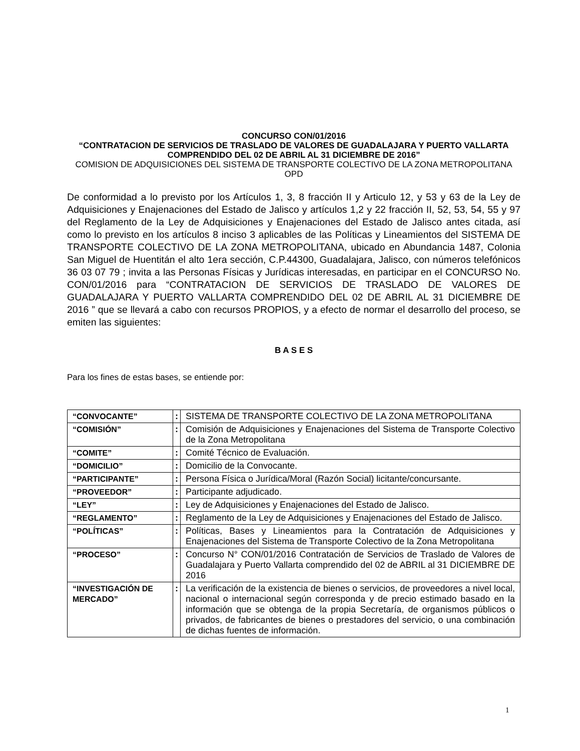CONCURSO CON/01/2016
“CONTRATACION DE SERVICIOS DE TRASLADO DE VALORES DE GUADALAJARA Y PUERTO VALLARTA COMPRENDIDO DEL 02 DE ABRIL AL 31 DICIEMBRE DE 2016”
COMISION DE ADQUISICIONES DEL SISTEMA DE TRANSPORTE COLECTIVO DE LA ZONA METROPOLITANA OPD
De conformidad a lo previsto por los Artículos 1, 3, 8 fracción II y Articulo 12, y 53 y 63 de la Ley de Adquisiciones y Enajenaciones del Estado de Jalisco y artículos 1,2 y 22 fracción II, 52, 53, 54, 55 y 97 del Reglamento de la Ley de Adquisiciones y Enajenaciones del Estado de Jalisco antes citada, así como lo previsto en los artículos 8 inciso 3 aplicables de las Políticas y Lineamientos del SISTEMA DE TRANSPORTE COLECTIVO DE LA ZONA METROPOLITANA, ubicado en Abundancia 1487, Colonia San Miguel de Huentitán el alto 1era sección, C.P.44300, Guadalajara, Jalisco, con números telefónicos 36 03 07 79 ; invita a las Personas Físicas y Jurídicas interesadas, en participar en el CONCURSO No. CON/01/2016 para “CONTRATACION DE SERVICIOS DE TRASLADO DE VALORES DE GUADALAJARA Y PUERTO VALLARTA COMPRENDIDO DEL 02 DE ABRIL AL 31 DICIEMBRE DE 2016 ” que se llevará a cabo con recursos PROPIOS, y a efecto de normar el desarrollo del proceso, se emiten las siguientes:
B A S E S
Para los fines de estas bases, se entiende por:
| “CONVOCANTE” | : | SISTEMA DE TRANSPORTE COLECTIVO DE LA ZONA METROPOLITANA |
| “COMISIÓN” | : | Comisión de Adquisiciones y Enajenaciones del Sistema de Transporte Colectivo de la Zona Metropolitana |
| “COMITE” | : | Comité Técnico de Evaluación. |
| “DOMICILIO” | : | Domicilio de la Convocante. |
| “PARTICIPANTE” | : | Persona Física o Jurídica/Moral (Razón Social) licitante/concursante. |
| “PROVEEDOR” | : | Participante adjudicado. |
| “LEY” | : | Ley de Adquisiciones y Enajenaciones del Estado de Jalisco. |
| “REGLAMENTO” | : | Reglamento de la Ley de Adquisiciones y Enajenaciones del Estado de Jalisco. |
| “POLÍTICAS” | : | Políticas, Bases y Lineamientos para la Contratación de Adquisiciones y Enajenaciones del Sistema de Transporte Colectivo de la Zona Metropolitana |
| “PROCESO” | : | Concurso N° CON/01/2016 Contratación de Servicios de Traslado de Valores de Guadalajara y Puerto Vallarta comprendido del 02 de ABRIL al 31 DICIEMBRE DE 2016 |
| “INVESTIGACIÓN DE MERCADO” | : | La verificación de la existencia de bienes o servicios, de proveedores a nivel local, nacional o internacional según corresponda y de precio estimado basado en la información que se obtenga de la propia Secretaría, de organismos públicos o privados, de fabricantes de bienes o prestadores del servicio, o una combinación de dichas fuentes de información. |
1